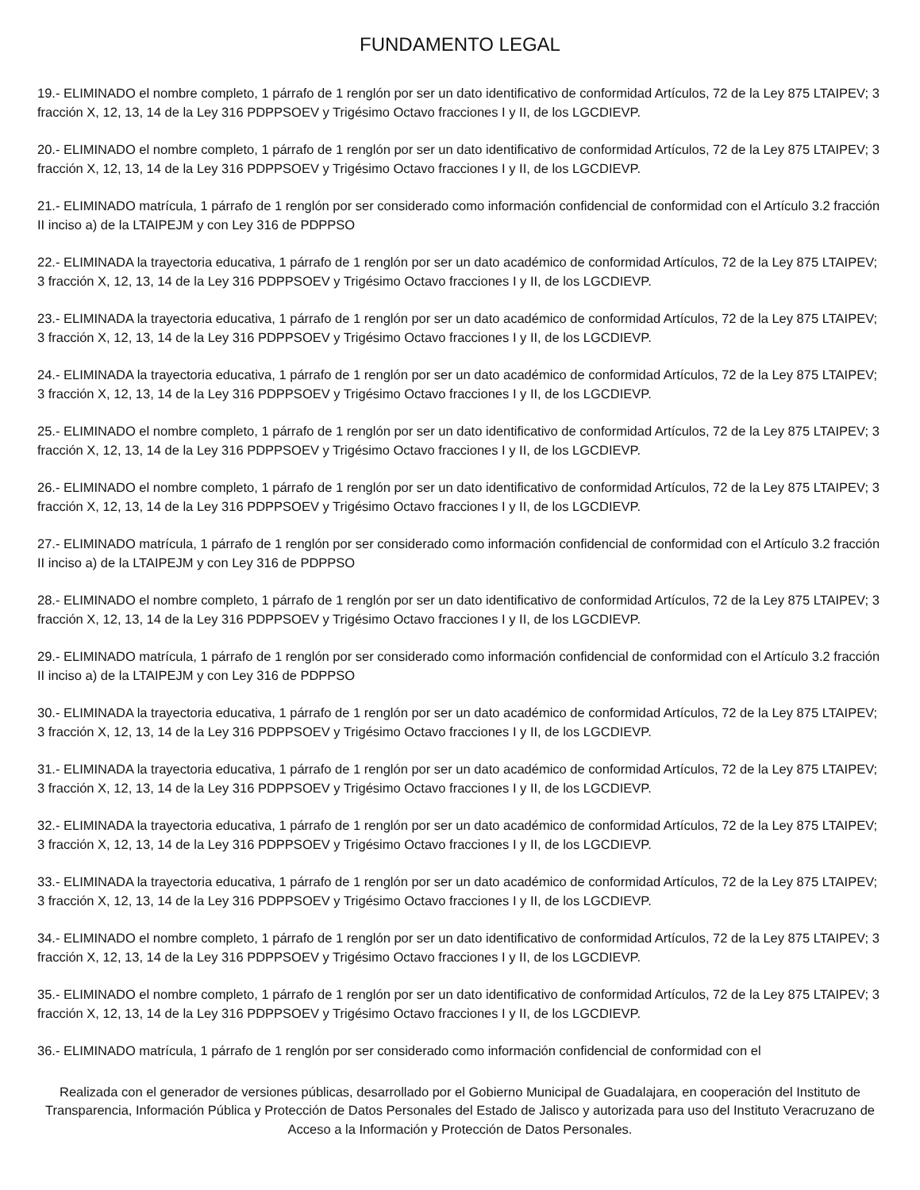FUNDAMENTO LEGAL
19.- ELIMINADO el nombre completo, 1 párrafo de 1 renglón por ser un dato identificativo de conformidad Artículos, 72 de la Ley 875 LTAIPEV; 3 fracción X, 12, 13, 14 de la Ley 316 PDPPSOEV y Trigésimo Octavo fracciones I y II, de los LGCDIEVP.
20.- ELIMINADO el nombre completo, 1 párrafo de 1 renglón por ser un dato identificativo de conformidad Artículos, 72 de la Ley 875 LTAIPEV; 3 fracción X, 12, 13, 14 de la Ley 316 PDPPSOEV y Trigésimo Octavo fracciones I y II, de los LGCDIEVP.
21.- ELIMINADO matrícula, 1 párrafo de 1 renglón por ser considerado como información confidencial de conformidad con el Artículo 3.2 fracción II inciso a) de la LTAIPEJM y con Ley 316 de PDPPSO
22.- ELIMINADA la trayectoria educativa, 1 párrafo de 1 renglón por ser un dato académico de conformidad Artículos, 72 de la Ley 875 LTAIPEV; 3 fracción X, 12, 13, 14 de la Ley 316 PDPPSOEV y Trigésimo Octavo fracciones I y II, de los LGCDIEVP.
23.- ELIMINADA la trayectoria educativa, 1 párrafo de 1 renglón por ser un dato académico de conformidad Artículos, 72 de la Ley 875 LTAIPEV; 3 fracción X, 12, 13, 14 de la Ley 316 PDPPSOEV y Trigésimo Octavo fracciones I y II, de los LGCDIEVP.
24.- ELIMINADA la trayectoria educativa, 1 párrafo de 1 renglón por ser un dato académico de conformidad Artículos, 72 de la Ley 875 LTAIPEV; 3 fracción X, 12, 13, 14 de la Ley 316 PDPPSOEV y Trigésimo Octavo fracciones I y II, de los LGCDIEVP.
25.- ELIMINADO el nombre completo, 1 párrafo de 1 renglón por ser un dato identificativo de conformidad Artículos, 72 de la Ley 875 LTAIPEV; 3 fracción X, 12, 13, 14 de la Ley 316 PDPPSOEV y Trigésimo Octavo fracciones I y II, de los LGCDIEVP.
26.- ELIMINADO el nombre completo, 1 párrafo de 1 renglón por ser un dato identificativo de conformidad Artículos, 72 de la Ley 875 LTAIPEV; 3 fracción X, 12, 13, 14 de la Ley 316 PDPPSOEV y Trigésimo Octavo fracciones I y II, de los LGCDIEVP.
27.- ELIMINADO matrícula, 1 párrafo de 1 renglón por ser considerado como información confidencial de conformidad con el Artículo 3.2 fracción II inciso a) de la LTAIPEJM y con Ley 316 de PDPPSO
28.- ELIMINADO el nombre completo, 1 párrafo de 1 renglón por ser un dato identificativo de conformidad Artículos, 72 de la Ley 875 LTAIPEV; 3 fracción X, 12, 13, 14 de la Ley 316 PDPPSOEV y Trigésimo Octavo fracciones I y II, de los LGCDIEVP.
29.- ELIMINADO matrícula, 1 párrafo de 1 renglón por ser considerado como información confidencial de conformidad con el Artículo 3.2 fracción II inciso a) de la LTAIPEJM y con Ley 316 de PDPPSO
30.- ELIMINADA la trayectoria educativa, 1 párrafo de 1 renglón por ser un dato académico de conformidad Artículos, 72 de la Ley 875 LTAIPEV; 3 fracción X, 12, 13, 14 de la Ley 316 PDPPSOEV y Trigésimo Octavo fracciones I y II, de los LGCDIEVP.
31.- ELIMINADA la trayectoria educativa, 1 párrafo de 1 renglón por ser un dato académico de conformidad Artículos, 72 de la Ley 875 LTAIPEV; 3 fracción X, 12, 13, 14 de la Ley 316 PDPPSOEV y Trigésimo Octavo fracciones I y II, de los LGCDIEVP.
32.- ELIMINADA la trayectoria educativa, 1 párrafo de 1 renglón por ser un dato académico de conformidad Artículos, 72 de la Ley 875 LTAIPEV; 3 fracción X, 12, 13, 14 de la Ley 316 PDPPSOEV y Trigésimo Octavo fracciones I y II, de los LGCDIEVP.
33.- ELIMINADA la trayectoria educativa, 1 párrafo de 1 renglón por ser un dato académico de conformidad Artículos, 72 de la Ley 875 LTAIPEV; 3 fracción X, 12, 13, 14 de la Ley 316 PDPPSOEV y Trigésimo Octavo fracciones I y II, de los LGCDIEVP.
34.- ELIMINADO el nombre completo, 1 párrafo de 1 renglón por ser un dato identificativo de conformidad Artículos, 72 de la Ley 875 LTAIPEV; 3 fracción X, 12, 13, 14 de la Ley 316 PDPPSOEV y Trigésimo Octavo fracciones I y II, de los LGCDIEVP.
35.- ELIMINADO el nombre completo, 1 párrafo de 1 renglón por ser un dato identificativo de conformidad Artículos, 72 de la Ley 875 LTAIPEV; 3 fracción X, 12, 13, 14 de la Ley 316 PDPPSOEV y Trigésimo Octavo fracciones I y II, de los LGCDIEVP.
36.- ELIMINADO matrícula, 1 párrafo de 1 renglón por ser considerado como información confidencial de conformidad con el
Realizada con el generador de versiones públicas, desarrollado por el Gobierno Municipal de Guadalajara, en cooperación del Instituto de Transparencia, Información Pública y Protección de Datos Personales del Estado de Jalisco y autorizada para uso del Instituto Veracruzano de Acceso a la Información y Protección de Datos Personales.